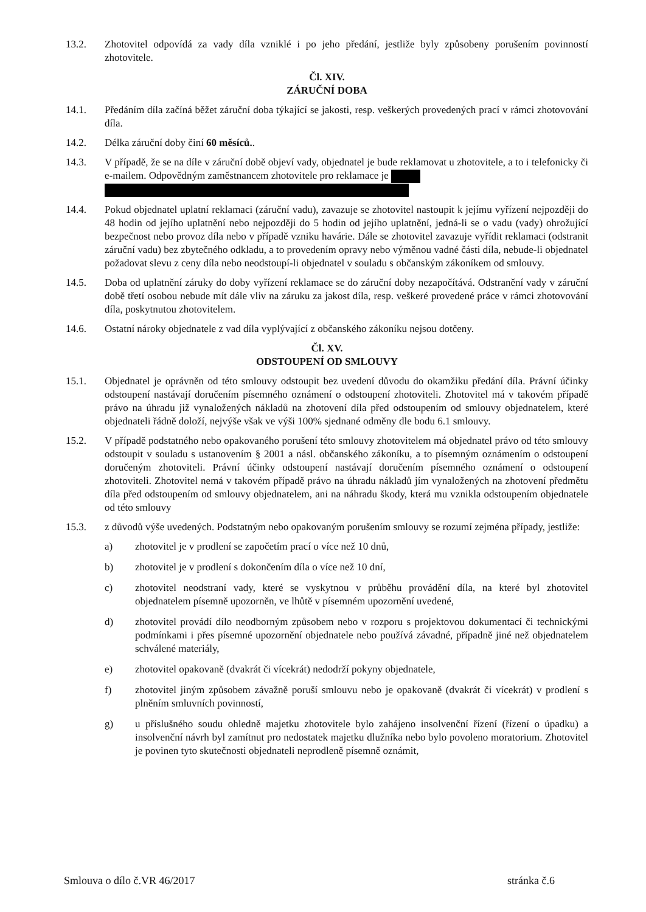13.2. Zhotovitel odpovídá za vady díla vzniklé i po jeho předání, jestliže byly způsobeny porušením povinností zhotovitele.
Čl. XIV.
ZÁRUČNÍ DOBA
14.1. Předáním díla začíná běžet záruční doba týkající se jakosti, resp. veškerých provedených prací v rámci zhotovování díla.
14.2. Délka záruční doby činí 60 měsíců..
14.3. V případě, že se na díle v záruční době objeví vady, objednatel je bude reklamovat u zhotovitele, a to i telefonicky či e-mailem. Odpovědným zaměstnancem zhotovitele pro reklamace je
14.4. Pokud objednatel uplatní reklamaci (záruční vadu), zavazuje se zhotovitel nastoupit k jejímu vyřízení nejpozději do 48 hodin od jejího uplatnění nebo nejpozději do 5 hodin od jejího uplatnění, jedná-li se o vadu (vady) ohrožující bezpečnost nebo provoz díla nebo v případě vzniku havárie. Dále se zhotovitel zavazuje vyřídit reklamaci (odstranit záruční vadu) bez zbytečného odkladu, a to provedením opravy nebo výměnou vadné části díla, nebude-li objednatel požadovat slevu z ceny díla nebo neodstoupí-li objednatel v souladu s občanským zákoníkem od smlouvy.
14.5. Doba od uplatnění záruky do doby vyřízení reklamace se do záruční doby nezapočítává. Odstranění vady v záruční době třetí osobou nebude mít dále vliv na záruku za jakost díla, resp. veškeré provedené práce v rámci zhotovování díla, poskytnutou zhotovitelem.
14.6. Ostatní nároky objednatele z vad díla vyplývající z občanského zákoníku nejsou dotčeny.
Čl. XV.
ODSTOUPENÍ OD SMLOUVY
15.1. Objednatel je oprávněn od této smlouvy odstoupit bez uvedení důvodu do okamžiku předání díla. Právní účinky odstoupení nastávají doručením písemného oznámení o odstoupení zhotoviteli. Zhotovitel má v takovém případě právo na úhradu již vynaložených nákladů na zhotovení díla před odstoupením od smlouvy objednatelem, které objednateli řádně doloží, nejvýše však ve výši 100% sjednané odměny dle bodu 6.1 smlouvy.
15.2. V případě podstatného nebo opakovaného porušení této smlouvy zhotovitelem má objednatel právo od této smlouvy odstoupit v souladu s ustanovením § 2001 a násl. občanského zákoníku, a to písemným oznámením o odstoupení doručeným zhotoviteli. Právní účinky odstoupení nastávají doručením písemného oznámení o odstoupení zhotoviteli. Zhotovitel nemá v takovém případě právo na úhradu nákladů jím vynaložených na zhotovení předmětu díla před odstoupením od smlouvy objednatelem, ani na náhradu škody, která mu vznikla odstoupením objednatele od této smlouvy
15.3. z důvodů výše uvedených. Podstatným nebo opakovaným porušením smlouvy se rozumí zejména případy, jestliže:
a) zhotovitel je v prodlení se započetím prací o více než 10 dnů,
b) zhotovitel je v prodlení s dokončením díla o více než 10 dní,
c) zhotovitel neodstraní vady, které se vyskytnou v průběhu provádění díla, na které byl zhotovitel objednatelem písemně upozorněn, ve lhůtě v písemném upozornění uvedené,
d) zhotovitel provádí dílo neodborným způsobem nebo v rozporu s projektovou dokumentací či technickými podmínkami i přes písemné upozornění objednatele nebo používá závadné, případně jiné než objednatelem schválené materiály,
e) zhotovitel opakovaně (dvakrát či vícekrát) nedodrží pokyny objednatele,
f) zhotovitel jiným způsobem závažně poruší smlouvu nebo je opakovaně (dvakrát či vícekrát) v prodlení s plněním smluvních povinností,
g) u příslušného soudu ohledně majetku zhotovitele bylo zahájeno insolvenční řízení (řízení o úpadku) a insolvenční návrh byl zamítnut pro nedostatek majetku dlužníka nebo bylo povoleno moratorium. Zhotovitel je povinen tyto skutečnosti objednateli neprodleně písemně oznámit,
Smlouva o dílo č.VR 46/2017 stránka č.6